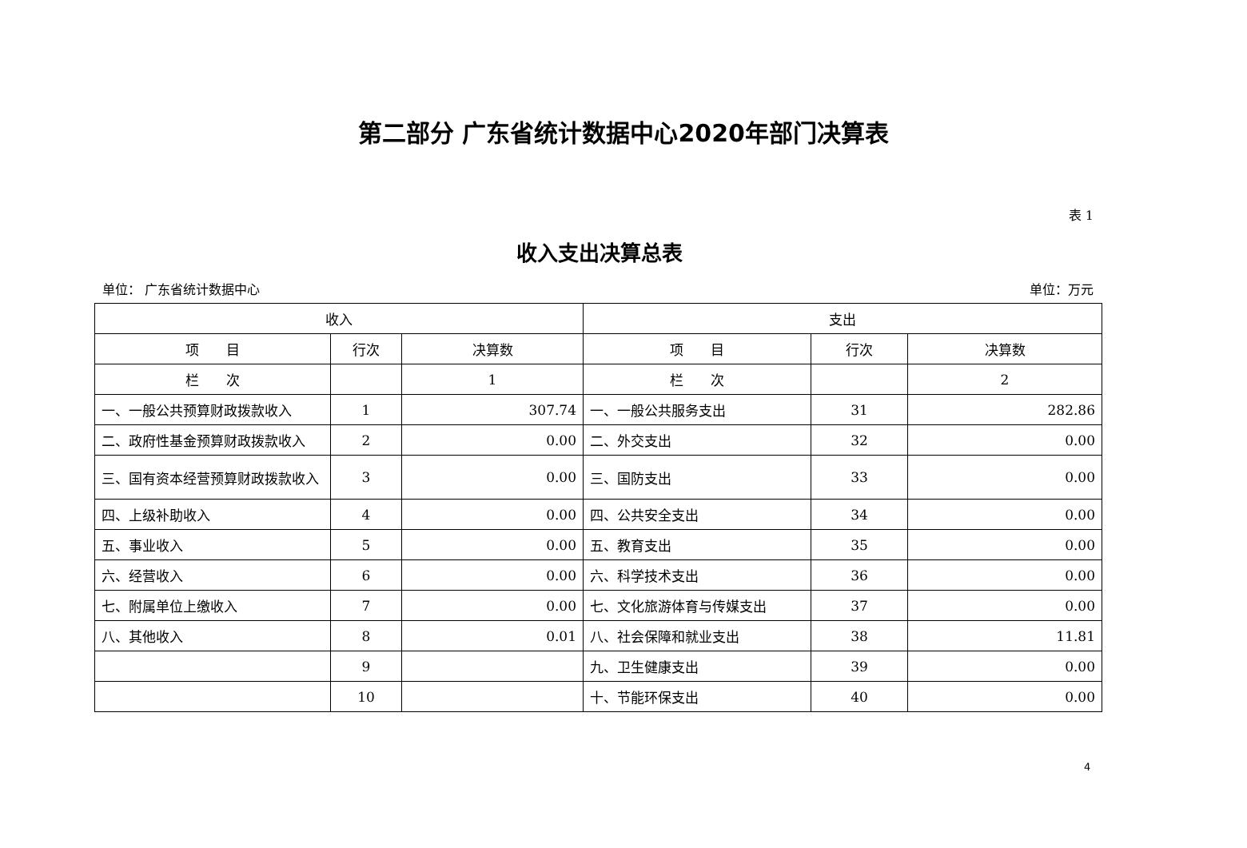第二部分 广东省统计数据中心2020年部门决算表
表 1
收入支出决算总表
单位： 广东省统计数据中心 单位：万元
| 收入 | | | 支出 | | |
| --- | --- | --- | --- | --- | --- |
| 项 目 | 行次 | 决算数 | 项 目 | 行次 | 决算数 |
| 栏 次 | | 1 | 栏 次 | | 2 |
| 一、一般公共预算财政拨款收入 | 1 | 307.74 | 一、一般公共服务支出 | 31 | 282.86 |
| 二、政府性基金预算财政拨款收入 | 2 | 0.00 | 二、外交支出 | 32 | 0.00 |
| 三、国有资本经营预算财政拨款收入 | 3 | 0.00 | 三、国防支出 | 33 | 0.00 |
| 四、上级补助收入 | 4 | 0.00 | 四、公共安全支出 | 34 | 0.00 |
| 五、事业收入 | 5 | 0.00 | 五、教育支出 | 35 | 0.00 |
| 六、经营收入 | 6 | 0.00 | 六、科学技术支出 | 36 | 0.00 |
| 七、附属单位上缴收入 | 7 | 0.00 | 七、文化旅游体育与传媒支出 | 37 | 0.00 |
| 八、其他收入 | 8 | 0.01 | 八、社会保障和就业支出 | 38 | 11.81 |
| | 9 | | 九、卫生健康支出 | 39 | 0.00 |
| | 10 | | 十、节能环保支出 | 40 | 0.00 |
4